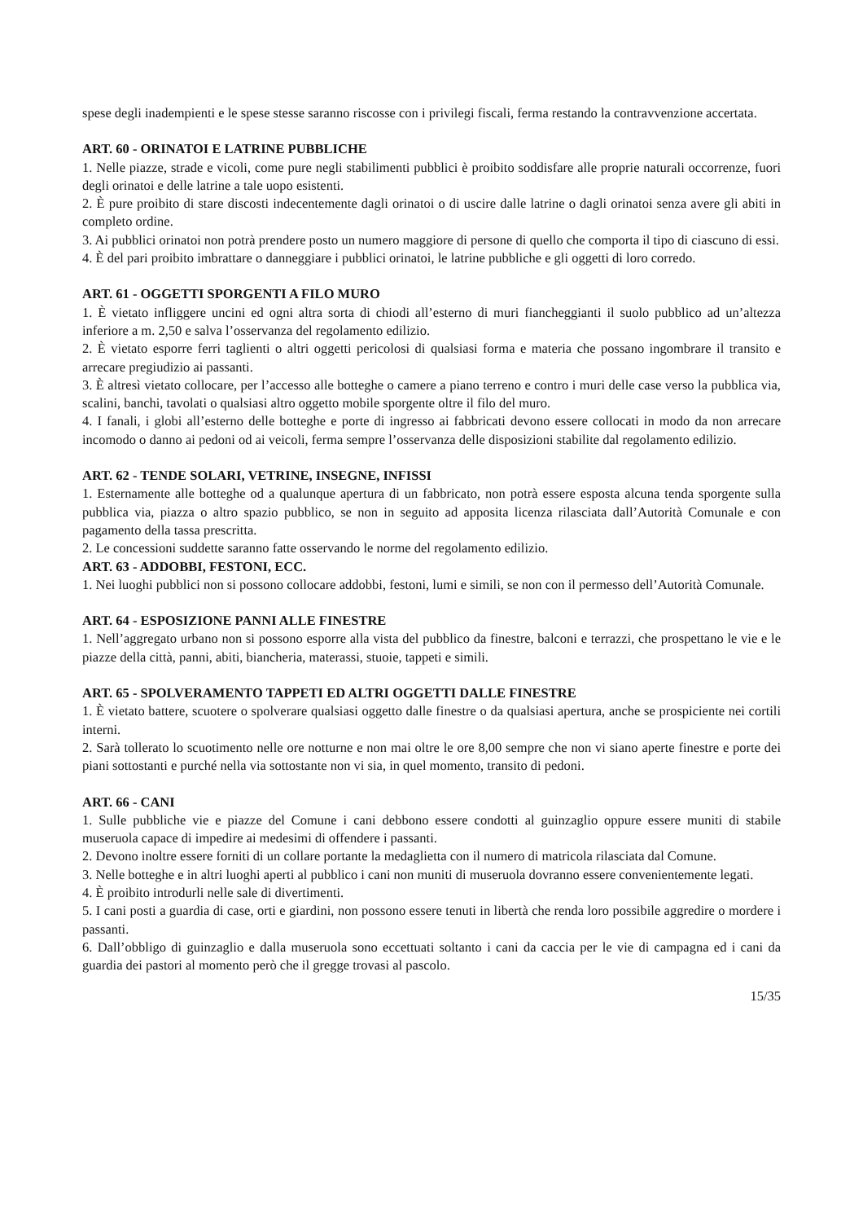spese degli inadempienti e le spese stesse saranno riscosse con i privilegi fiscali, ferma restando la contravvenzione accertata.
ART. 60 - ORINATOI E LATRINE PUBBLICHE
1. Nelle piazze, strade e vicoli, come pure negli stabilimenti pubblici è proibito soddisfare alle proprie naturali occorrenze, fuori degli orinatoi e delle latrine a tale uopo esistenti.
2. È pure proibito di stare discosti indecentemente dagli orinatoi o di uscire dalle latrine o dagli orinatoi senza avere gli abiti in completo ordine.
3. Ai pubblici orinatoi non potrà prendere posto un numero maggiore di persone di quello che comporta il tipo di ciascuno di essi.
4. È del pari proibito imbrattare o danneggiare i pubblici orinatoi, le latrine pubbliche e gli oggetti di loro corredo.
ART. 61 - OGGETTI SPORGENTI A FILO MURO
1. È vietato infliggere uncini ed ogni altra sorta di chiodi all’esterno di muri fiancheggianti il suolo pubblico ad un’altezza inferiore a m. 2,50 e salva l’osservanza del regolamento edilizio.
2. È vietato esporre ferri taglienti o altri oggetti pericolosi di qualsiasi forma e materia che possano ingombrare il transito e arrecare pregiudizio ai passanti.
3. È altresì vietato collocare, per l’accesso alle botteghe o camere a piano terreno e contro i muri delle case verso la pubblica via, scalini, banchi, tavolati o qualsiasi altro oggetto mobile sporgente oltre il filo del muro.
4. I fanali, i globi all’esterno delle botteghe e porte di ingresso ai fabbricati devono essere collocati in modo da non arrecare incomodo o danno ai pedoni od ai veicoli, ferma sempre l’osservanza delle disposizioni stabilite dal regolamento edilizio.
ART. 62 - TENDE SOLARI, VETRINE, INSEGNE, INFISSI
1. Esternamente alle botteghe od a qualunque apertura di un fabbricato, non potrà essere esposta alcuna tenda sporgente sulla pubblica via, piazza o altro spazio pubblico, se non in seguito ad apposita licenza rilasciata dall’Autorità Comunale e con pagamento della tassa prescritta.
2. Le concessioni suddette saranno fatte osservando le norme del regolamento edilizio.
ART. 63 - ADDOBBI, FESTONI, ECC.
1. Nei luoghi pubblici non si possono collocare addobbi, festoni, lumi e simili, se non con il permesso dell’Autorità Comunale.
ART. 64 - ESPOSIZIONE PANNI ALLE FINESTRE
1. Nell’aggregato urbano non si possono esporre alla vista del pubblico da finestre, balconi e terrazzi, che prospettano le vie e le piazze della città, panni, abiti, biancheria, materassi, stuoie, tappeti e simili.
ART. 65 - SPOLVERAMENTO TAPPETI ED ALTRI OGGETTI DALLE FINESTRE
1. È vietato battere, scuotere o spolverare qualsiasi oggetto dalle finestre o da qualsiasi apertura, anche se prospiciente nei cortili interni.
2. Sarà tollerato lo scuotimento nelle ore notturne e non mai oltre le ore 8,00 sempre che non vi siano aperte finestre e porte dei piani sottostanti e purché nella via sottostante non vi sia, in quel momento, transito di pedoni.
ART. 66 - CANI
1. Sulle pubbliche vie e piazze del Comune i cani debbono essere condotti al guinzaglio oppure essere muniti di stabile museruola capace di impedire ai medesimi di offendere i passanti.
2. Devono inoltre essere forniti di un collare portante la medaglietta con il numero di matricola rilasciata dal Comune.
3. Nelle botteghe e in altri luoghi aperti al pubblico i cani non muniti di museruola dovranno essere convenientemente legati.
4. È proibito introdurli nelle sale di divertimenti.
5. I cani posti a guardia di case, orti e giardini, non possono essere tenuti in libertà che renda loro possibile aggredire o mordere i passanti.
6. Dall’obbligo di guinzaglio e dalla museruola sono eccettuati soltanto i cani da caccia per le vie di campagna ed i cani da guardia dei pastori al momento però che il gregge trovasi al pascolo.
15/35